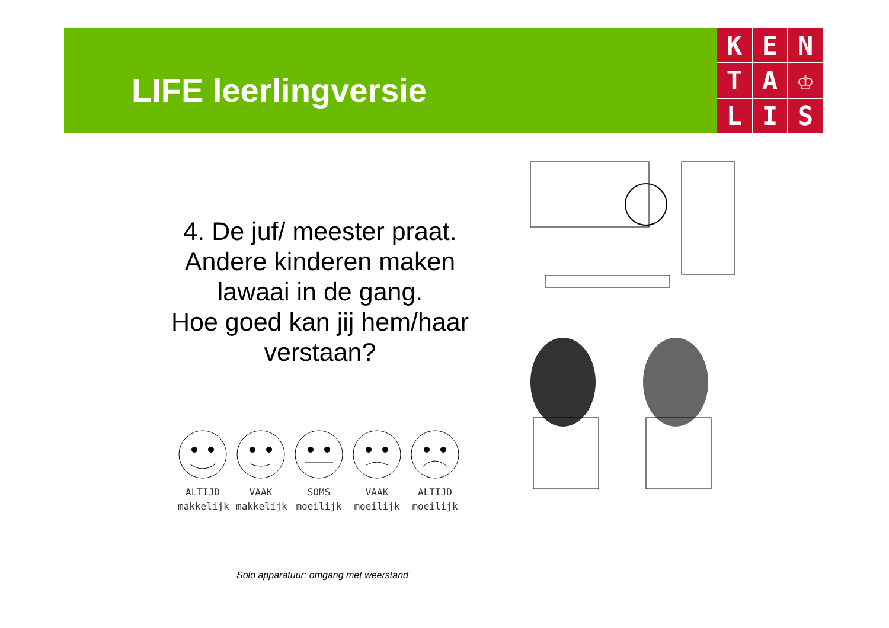LIFE leerlingversie
K
E
N
T
A
♔
L
I
S
4. De juf/ meester praat.
Andere kinderen maken lawaai in de gang.
Hoe goed kan jij hem/haar verstaan?
ALTIJD
makkelijk
VAAK
makkelijk
SOMS
moeilijk
VAAK
moeilijk
ALTIJD
moeilijk
Solo apparatuur: omgang met weerstand